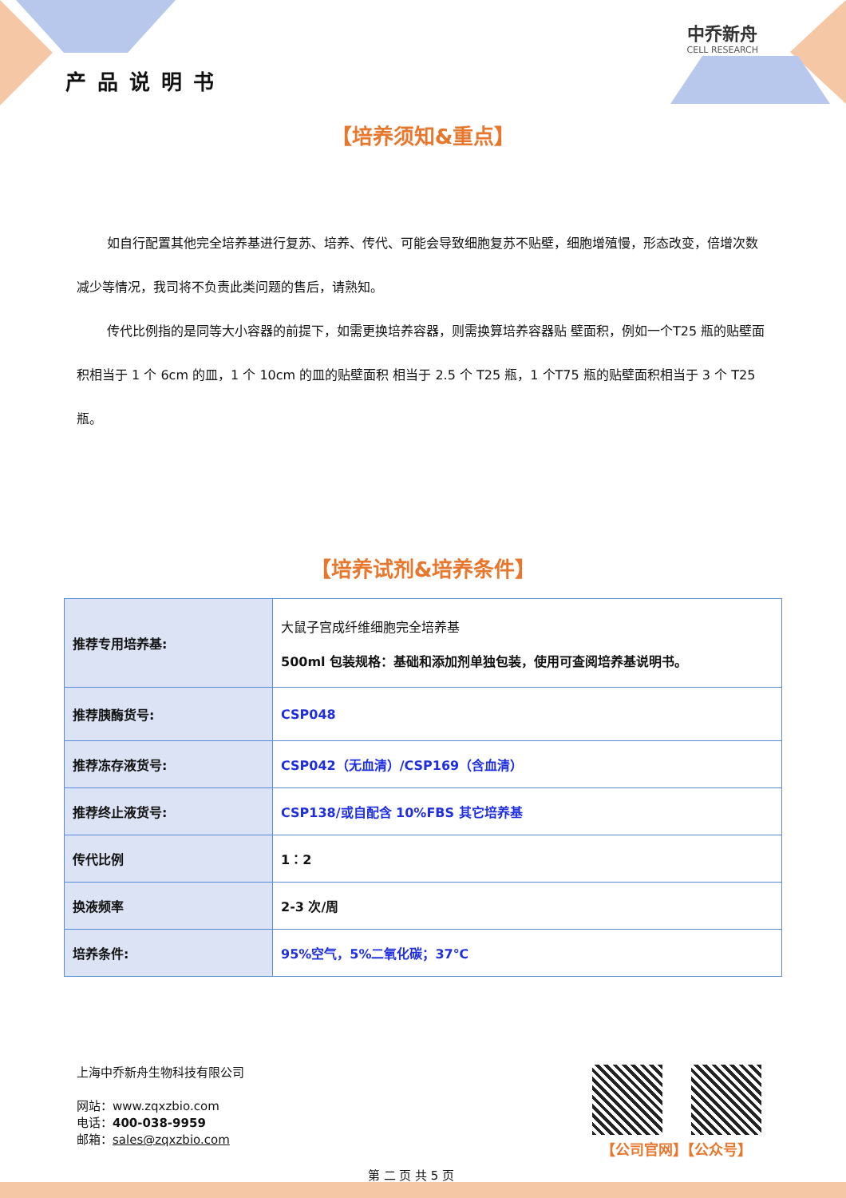产品说明书
中乔新舟
CELL RESEARCH
【培养须知&重点】
如自行配置其他完全培养基进行复苏、培养、传代、可能会导致细胞复苏不贴壁，细胞增殖慢，形态改变，倍增次数减少等情况，我司将不负责此类问题的售后，请熟知。
传代比例指的是同等大小容器的前提下，如需更换培养容器，则需换算培养容器贴 壁面积，例如一个T25 瓶的贴壁面积相当于 1 个 6cm 的皿，1 个 10cm 的皿的贴壁面积 相当于 2.5 个 T25 瓶，1 个T75 瓶的贴壁面积相当于 3 个 T25 瓶。
【培养试剂&培养条件】
| 推荐专用培养基: | 大鼠子宫成纤维细胞完全培养基 500ml 包装规格：基础和添加剂单独包装，使用可查阅培养基说明书。 |
| 推荐胰酶货号: | CSP048 |
| 推荐冻存液货号: | CSP042（无血清）/CSP169（含血清） |
| 推荐终止液货号: | CSP138/或自配含 10%FBS 其它培养基 |
| 传代比例 | 1：2 |
| 换液频率 | 2-3 次/周 |
| 培养条件: | 95%空气，5%二氧化碳；37℃ |
上海中乔新舟生物科技有限公司
网站：www.zqxzbio.com
电话：400-038-9959
邮箱：sales@zqxzbio.com
第 二 页 共 5 页
【公司官网】【公众号】